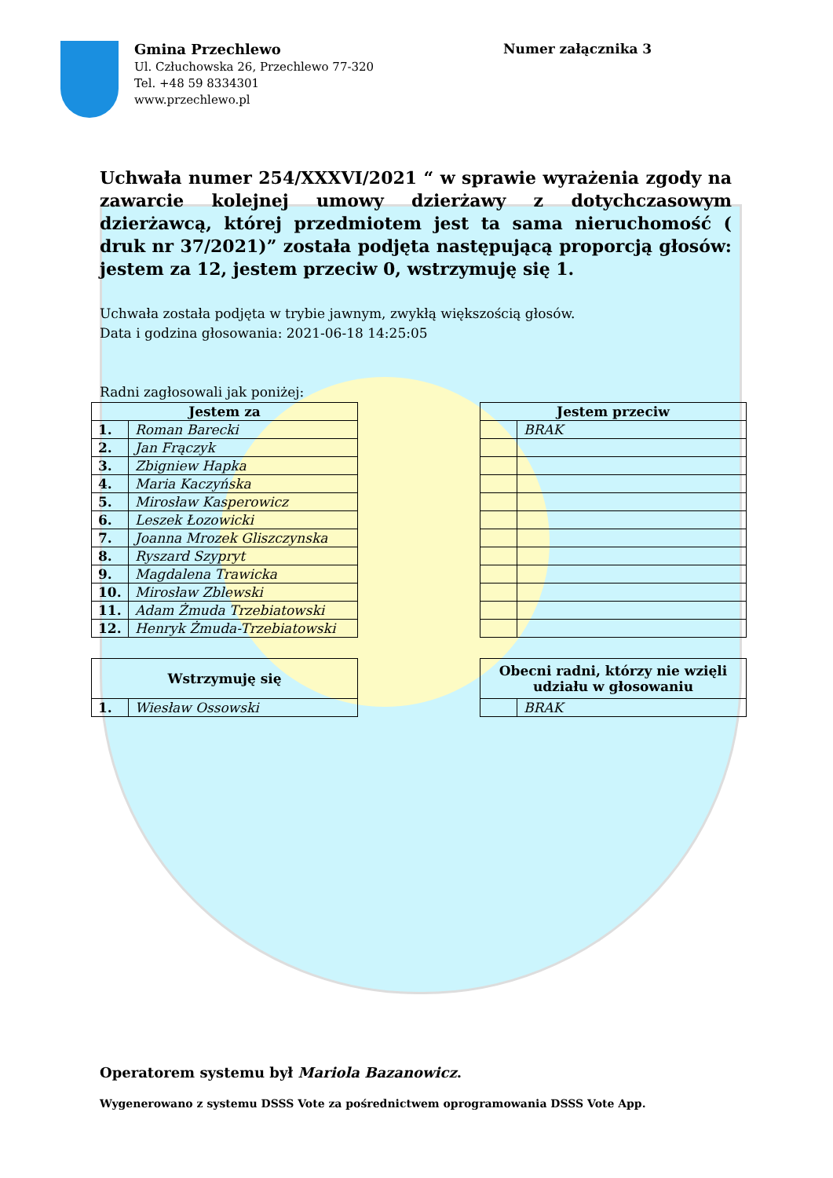Gmina Przechlewo
Ul. Człuchowska 26, Przechlewo 77-320
Tel. +48 59 8334301
www.przechlewo.pl
Numer załącznika 3
Uchwała numer 254/XXXVI/2021 “ w sprawie wyrażenia zgody na zawarcie kolejnej umowy dzierżawy z dotychczasowym dzierżawcą, której przedmiotem jest ta sama nieruchomość ( druk nr 37/2021)” została podjęta następującą proporcją głosów: jestem za 12, jestem przeciw 0, wstrzymuję się 1.
Uchwała została podjęta w trybie jawnym, zwykłą większością głosów.
Data i godzina głosowania: 2021-06-18 14:25:05
Radni zagłosowali jak poniżej:
| Jestem za | |
| --- | --- |
| 1. | Roman Barecki |
| 2. | Jan Frączyk |
| 3. | Zbigniew Hapka |
| 4. | Maria Kaczyńska |
| 5. | Mirosław Kasperowicz |
| 6. | Leszek Łozowicki |
| 7. | Joanna Mrozek Gliszczynska |
| 8. | Ryszard Szypryt |
| 9. | Magdalena Trawicka |
| 10. | Mirosław Zblewski |
| 11. | Adam Żmuda Trzebiatowski |
| 12. | Henryk Żmuda-Trzebiatowski |
| Jestem przeciw | |
| --- | --- |
| | BRAK |
| Wstrzymuję się | |
| --- | --- |
| 1. | Wiesław Ossowski |
| Obecni radni, którzy nie wzięli udziału w głosowaniu | |
| --- | --- |
| | BRAK |
Operatorem systemu był Mariola Bazanowicz.
Wygenerowano z systemu DSSS Vote za pośrednictwem oprogramowania DSSS Vote App.